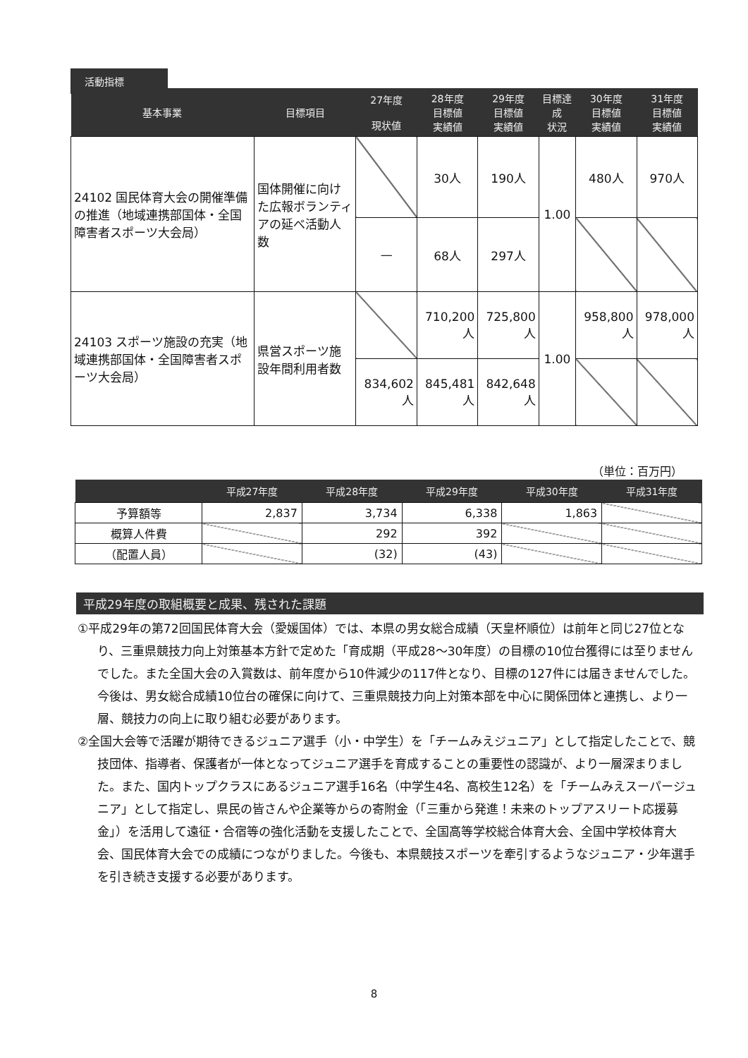活動指標
| 基本事業 | 目標項目 | 27年度 現状値 | 28年度 目標値 実績値 | 29年度 目標値 実績値 | 目標達成 状況 | 30年度 目標値 実績値 | 31年度 目標値 実績値 |
| --- | --- | --- | --- | --- | --- | --- | --- |
| 24102 国民体育大会の開催準備の推進（地域連携部国体・全国障害者スポーツ大会局） | 国体開催に向けた広報ボランティアの延べ活動人数 | | 30人 | 190人 | 1.00 | 480人 | 970人 |
| | | — | 68人 | 297人 | | | |
| 24103 スポーツ施設の充実（地域連携部国体・全国障害者スポーツ大会局） | 県営スポーツ施設年間利用者数 | | 710,200 人 | 725,800 人 | 1.00 | 958,800 人 | 978,000 人 |
| | | 834,602 人 | 845,481 人 | 842,648 人 | | | |
（単位：百万円）
| | 平成27年度 | 平成28年度 | 平成29年度 | 平成30年度 | 平成31年度 |
| --- | --- | --- | --- | --- | --- |
| 予算額等 | 2,837 | 3,734 | 6,338 | 1,863 | |
| 概算人件費 | | 292 | 392 | | |
| （配置人員） | | (32) | (43) | | |
平成29年度の取組概要と成果、残された課題
①平成29年の第72回国民体育大会（愛媛国体）では、本県の男女総合成績（天皇杯順位）は前年と同じ27位となり、三重県競技力向上対策基本方針で定めた「育成期（平成28～30年度）の目標の10位台獲得には至りませんでした。また全国大会の入賞数は、前年度から10件減少の117件となり、目標の127件には届きませんでした。今後は、男女総合成績10位台の確保に向けて、三重県競技力向上対策本部を中心に関係団体と連携し、より一層、競技力の向上に取り組む必要があります。
②全国大会等で活躍が期待できるジュニア選手（小・中学生）を「チームみえジュニア」として指定したことで、競技団体、指導者、保護者が一体となってジュニア選手を育成することの重要性の認識が、より一層深まりました。また、国内トップクラスにあるジュニア選手16名（中学生4名、高校生12名）を「チームみえスーパージュニア」として指定し、県民の皆さんや企業等からの寄附金（「三重から発進！未来のトップアスリート応援募金」）を活用して遠征・合宿等の強化活動を支援したことで、全国高等学校総合体育大会、全国中学校体育大会、国民体育大会での成績につながりました。今後も、本県競技スポーツを牽引するようなジュニア・少年選手を引き続き支援する必要があります。
8